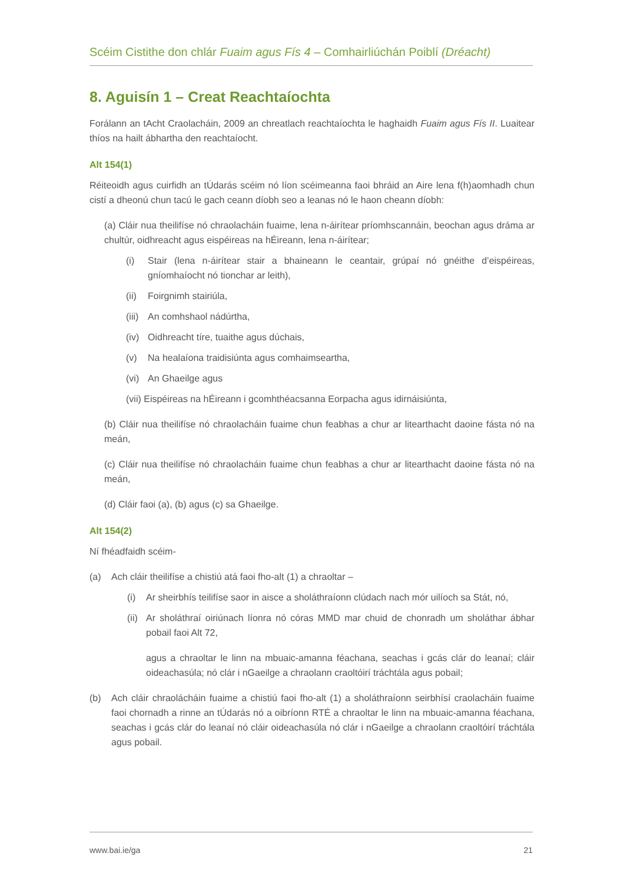Scéim Cistithe don chlár Fuaim agus Fís 4 – Comhairliúchán Poiblí (Dréacht)
8. Aguisín 1 – Creat Reachtaíochta
Forálann an tAcht Craolacháin, 2009 an chreatlach reachtaíochta le haghaidh Fuaim agus Fís II. Luaitear thíos na hailt ábhartha den reachtaíocht.
Alt 154(1)
Réiteoidh agus cuirfidh an tÚdarás scéim nó líon scéimeanna faoi bhráid an Aire lena f(h)aomhadh chun cistí a dheonú chun tacú le gach ceann díobh seo a leanas nó le haon cheann díobh:
(a) Cláir nua theilifíse nó chraolacháin fuaime, lena n-áirítear príomhscannáin, beochan agus dráma ar chultúr, oidhreacht agus eispéireas na hÉireann, lena n-áirítear;
(i) Stair (lena n-áirítear stair a bhaineann le ceantair, grúpaí nó gnéithe d’eispéireas, gníomhaíocht nó tionchar ar leith),
(ii) Foirgnimh stairiúla,
(iii) An comhshaol nádúrtha,
(iv) Oidhreacht tíre, tuaithe agus dúchais,
(v) Na healaíona traidisiúnta agus comhaimseartha,
(vi) An Ghaeilge agus
(vii) Eispéireas na hÉireann i gcomhthéacsanna Eorpacha agus idirnáisiúnta,
(b) Cláir nua theilifíse nó chraolacháin fuaime chun feabhas a chur ar litearthacht daoine fásta nó na meán,
(c) Cláir nua theilifíse nó chraolacháin fuaime chun feabhas a chur ar litearthacht daoine fásta nó na meán,
(d) Cláir faoi (a), (b) agus (c) sa Ghaeilge.
Alt 154(2)
Ní fhéadfaidh scéim-
(a) Ach cláir theilifíse a chistiú atá faoi fho-alt (1) a chraoltar –
(i) Ar sheirbhís teilifíse saor in aisce a sholáthraíonn clúdach nach mór uilíoch sa Stát, nó,
(ii) Ar sholáthraí oiriúnach líonra nó córas MMD mar chuid de chonradh um sholáthar ábhar pobail faoi Alt 72,
agus a chraoltar le linn na mbuaic-amanna féachana, seachas i gcás clár do leanaí; cláir oideachasúla; nó clár i nGaeilge a chraolann craoltóirí tráchtála agus pobail;
(b) Ach cláir chraolácháin fuaime a chistiú faoi fho-alt (1) a sholáthraíonn seirbhísí craolacháin fuaime faoi chornadh a rinne an tÚdarás nó a oibríonn RTÉ a chraoltar le linn na mbuaic-amanna féachana, seachas i gcás clár do leanaí nó cláir oideachasúla nó clár i nGaeilge a chraolann craoltóirí tráchtála agus pobail.
www.bai.ie/ga 21